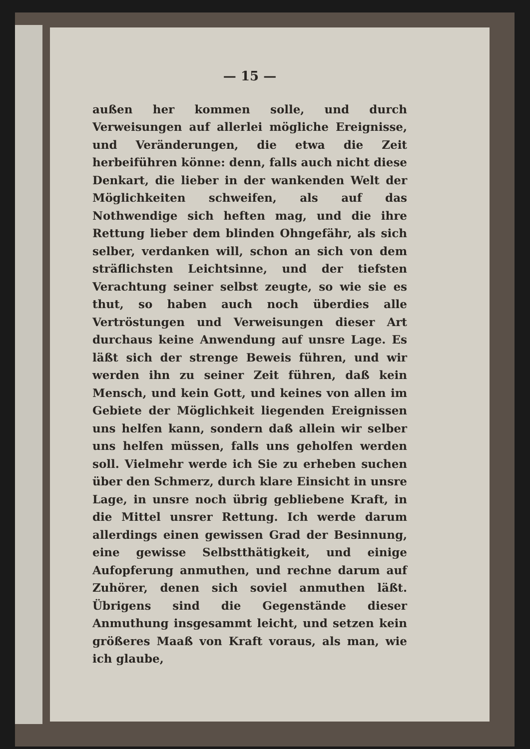— 15 —
außen her kommen solle, und durch Verweisungen auf allerlei mögliche Ereignisse, und Veränderungen, die etwa die Zeit herbeiführen könne: denn, falls auch nicht diese Denkart, die lieber in der wankenden Welt der Möglichkeiten schweifen, als auf das Nothwendige sich heften mag, und die ihre Rettung lieber dem blinden Ohngefähr, als sich selber, verdanken will, schon an sich von dem sträflichsten Leichtsinne, und der tiefsten Verachtung seiner selbst zeugte, so wie sie es thut, so haben auch noch überdies alle Vertröstungen und Verweisungen dieser Art durchaus keine Anwendung auf unsre Lage. Es läßt sich der strenge Beweis führen, und wir werden ihn zu seiner Zeit führen, daß kein Mensch, und kein Gott, und keines von allen im Gebiete der Möglichkeit liegenden Ereignissen uns helfen kann, sondern daß allein wir selber uns helfen müssen, falls uns geholfen werden soll. Vielmehr werde ich Sie zu erheben suchen über den Schmerz, durch klare Einsicht in unsre Lage, in unsre noch übrig gebliebene Kraft, in die Mittel unsrer Rettung. Ich werde darum allerdings einen gewissen Grad der Besinnung, eine gewisse Selbstthätigkeit, und einige Aufopferung anmuthen, und rechne darum auf Zuhörer, denen sich soviel anmuthen läßt. Übrigens sind die Gegenstände dieser Anmuthung insgesammt leicht, und setzen kein größeres Maaß von Kraft voraus, als man, wie ich glaube,